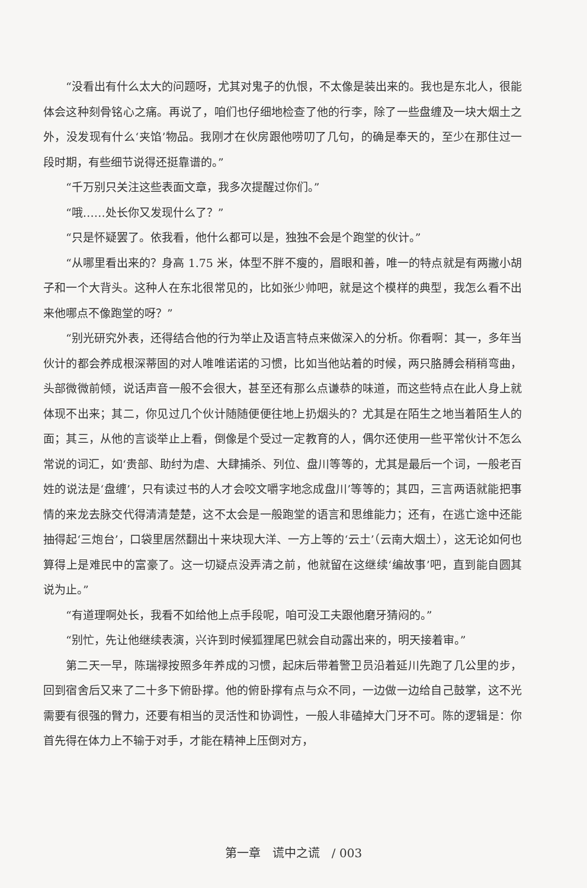“没看出有什么太大的问题呀，尤其对鬼子的仇恨，不太像是装出来的。我也是东北人，很能体会这种刻骨铭心之痛。再说了，咱们也仔细地检查了他的行李，除了一些盘缠及一块大烟土之外，没发现有什么‘夹馅’物品。我刚才在伙房跟他唠叨了几句，的确是奉天的，至少在那住过一段时期，有些细节说得还挺靠谱的。”
“千万别只关注这些表面文章，我多次提醒过你们。”
“哦……处长你又发现什么了？”
“只是怀疑罢了。依我看，他什么都可以是，独独不会是个跑堂的伙计。”
“从哪里看出来的？身高 1.75 米，体型不胖不瘦的，眉眼和善，唯一的特点就是有两撇小胡子和一个大背头。这种人在东北很常见的，比如张少帅吧，就是这个模样的典型，我怎么看不出来他哪点不像跑堂的呀？”
“别光研究外表，还得结合他的行为举止及语言特点来做深入的分析。你看啊：其一，多年当伙计的都会养成根深蒂固的对人唯唯诺诺的习惯，比如当他站着的时候，两只胳膊会稍稍弯曲，头部微微前倾，说话声音一般不会很大，甚至还有那么点谦恭的味道，而这些特点在此人身上就体现不出来；其二，你见过几个伙计随随便便往地上扔烟头的？尤其是在陌生之地当着陌生人的面；其三，从他的言谈举止上看，倒像是个受过一定教育的人，偶尔还使用一些平常伙计不怎么常说的词汇，如‘贵部、助纣为虐、大肆捕杀、列位、盘川等等的，尤其是最后一个词，一般老百姓的说法是‘盘缠’，只有读过书的人才会咬文嚼字地念成盘川’等等的；其四，三言两语就能把事情的来龙去脉交代得清清楚楚，这不太会是一般跑堂的语言和思维能力；还有，在逃亡途中还能抽得起‘三炮台’，口袋里居然翻出十来块现大洋、一方上等的‘云土’（云南大烟土），这无论如何也算得上是难民中的富豪了。这一切疑点没弄清之前，他就留在这继续‘编故事’吧，直到能自圆其说为止。”
“有道理啊处长，我看不如给他上点手段呢，咱可没工夫跟他磨牙猜闷的。”
“别忙，先让他继续表演，兴许到时候狐狸尾巴就会自动露出来的，明天接着审。”
第二天一早，陈瑞禄按照多年养成的习惯，起床后带着警卫员沿着延川先跑了几公里的步，回到宿舍后又来了二十多下俯卧撑。他的俯卧撑有点与众不同，一边做一边给自己鼓掌，这不光需要有很强的臂力，还要有相当的灵活性和协调性，一般人非磕掉大门牙不可。陈的逻辑是：你首先得在体力上不输于对手，才能在精神上压倒对方，
第一章　谎中之谎　/ 003